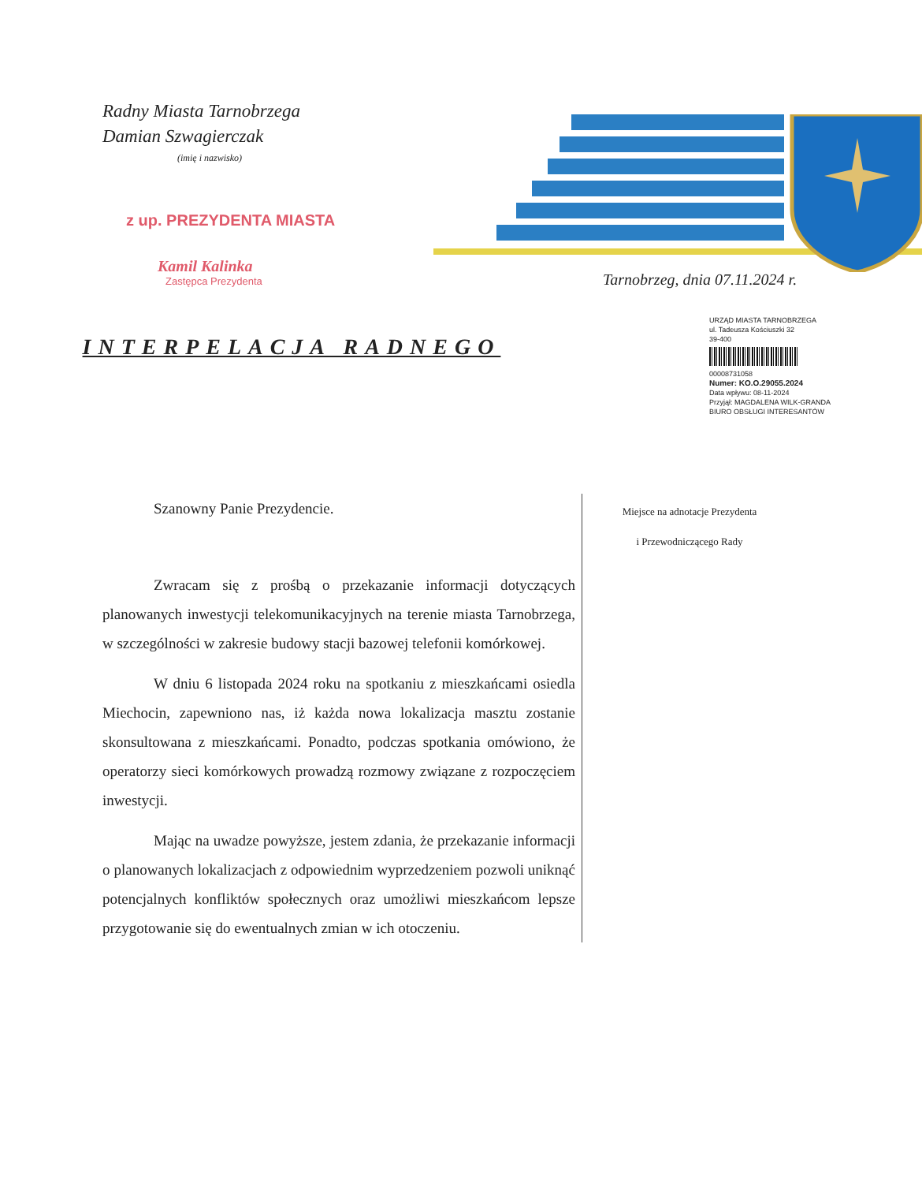Radny Miasta Tarnobrzega
Damian Szwagierczak
(imię i nazwisko)
z up. PREZYDENTA MIASTA
Kamil Kalinka
Zastępca Prezydenta
Tarnobrzeg, dnia 07.11.2024 r.
URZĄD MIASTA TARNOBRZEGA
ul. Tadeusza Kościuszki 32
39-400
00008731058
Numer: KO.O.29055.2024
Data wpływu: 08-11-2024
Przyjął: MAGDALENA WILK-GRANDA
BIURO OBSŁUGI INTERESANTÓW
INTERPELACJA RADNEGO
Miejsce na adnotacje Prezydenta
i Przewodniczącego Rady
Szanowny Panie Prezydencie.
Zwracam się z prośbą o przekazanie informacji dotyczących planowanych inwestycji telekomunikacyjnych na terenie miasta Tarnobrzega, w szczególności w zakresie budowy stacji bazowej telefonii komórkowej.
W dniu 6 listopada 2024 roku na spotkaniu z mieszkańcami osiedla Miechocin, zapewniono nas, iż każda nowa lokalizacja masztu zostanie skonsultowana z mieszkańcami. Ponadto, podczas spotkania omówiono, że operatorzy sieci komórkowych prowadzą rozmowy związane z rozpoczęciem inwestycji.
Mając na uwadze powyższe, jestem zdania, że przekazanie informacji o planowanych lokalizacjach z odpowiednim wyprzedzeniem pozwoli uniknąć potencjalnych konfliktów społecznych oraz umożliwi mieszkańcom lepsze przygotowanie się do ewentualnych zmian w ich otoczeniu.